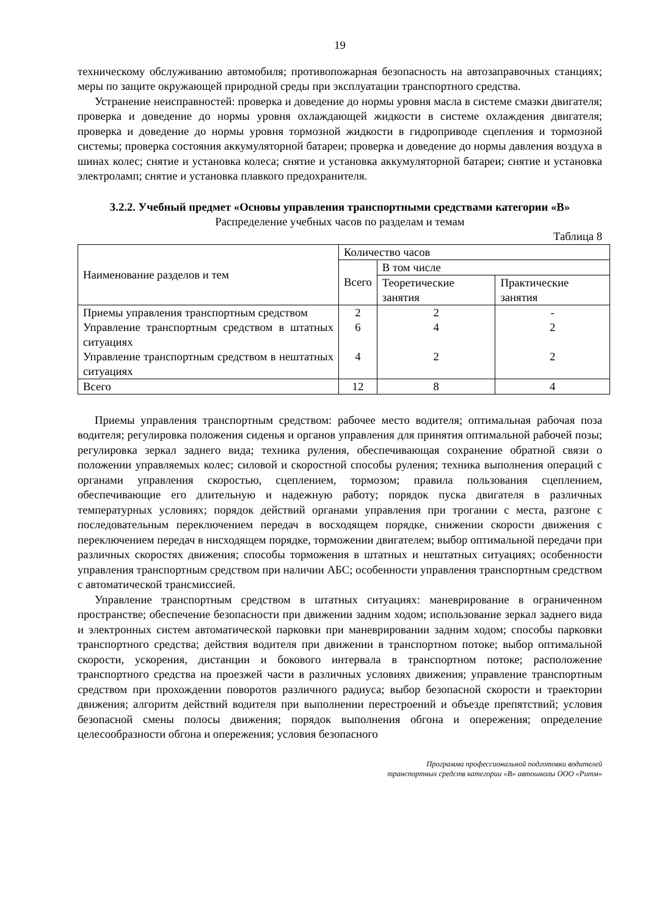19
техническому обслуживанию автомобиля; противопожарная безопасность на автозаправочных станциях; меры по защите окружающей природной среды при эксплуатации транспортного средства.
Устранение неисправностей: проверка и доведение до нормы уровня масла в системе смазки двигателя; проверка и доведение до нормы уровня охлаждающей жидкости в системе охлаждения двигателя; проверка и доведение до нормы уровня тормозной жидкости в гидроприводе сцепления и тормозной системы; проверка состояния аккумуляторной батареи; проверка и доведение до нормы давления воздуха в шинах колес; снятие и установка колеса; снятие и установка аккумуляторной батареи; снятие и установка электроламп; снятие и установка плавкого предохранителя.
3.2.2. Учебный предмет «Основы управления транспортными средствами категории «В»
Распределение учебных часов по разделам и темам
Таблица 8
| Наименование разделов и тем | Количество часов | | |
| --- | --- | --- | --- |
| | Всего | В том числе | |
| | | Теоретические занятия | Практические занятия |
| Приемы управления транспортным средством | 2 | 2 | - |
| Управление транспортным средством в штатных ситуациях | 6 | 4 | 2 |
| Управление транспортным средством в нештатных ситуациях | 4 | 2 | 2 |
| Всего | 12 | 8 | 4 |
Приемы управления транспортным средством: рабочее место водителя; оптимальная рабочая поза водителя; регулировка положения сиденья и органов управления для принятия оптимальной рабочей позы; регулировка зеркал заднего вида; техника руления, обеспечивающая сохранение обратной связи о положении управляемых колес; силовой и скоростной способы руления; техника выполнения операций с органами управления скоростью, сцеплением, тормозом; правила пользования сцеплением, обеспечивающие его длительную и надежную работу; порядок пуска двигателя в различных температурных условиях; порядок действий органами управления при трогании с места, разгоне с последовательным переключением передач в восходящем порядке, снижении скорости движения с переключением передач в нисходящем порядке, торможении двигателем; выбор оптимальной передачи при различных скоростях движения; способы торможения в штатных и нештатных ситуациях; особенности управления транспортным средством при наличии АБС; особенности управления транспортным средством с автоматической трансмиссией.
Управление транспортным средством в штатных ситуациях: маневрирование в ограниченном пространстве; обеспечение безопасности при движении задним ходом; использование зеркал заднего вида и электронных систем автоматической парковки при маневрировании задним ходом; способы парковки транспортного средства; действия водителя при движении в транспортном потоке; выбор оптимальной скорости, ускорения, дистанции и бокового интервала в транспортном потоке; расположение транспортного средства на проезжей части в различных условиях движения; управление транспортным средством при прохождении поворотов различного радиуса; выбор безопасной скорости и траектории движения; алгоритм действий водителя при выполнении перестроений и объезде препятствий; условия безопасной смены полосы движения; порядок выполнения обгона и опережения; определение целесообразности обгона и опережения; условия безопасного
Программа профессиональной подготовки водителей
транспортных средств категории «В» автошколы ООО «Ритм»